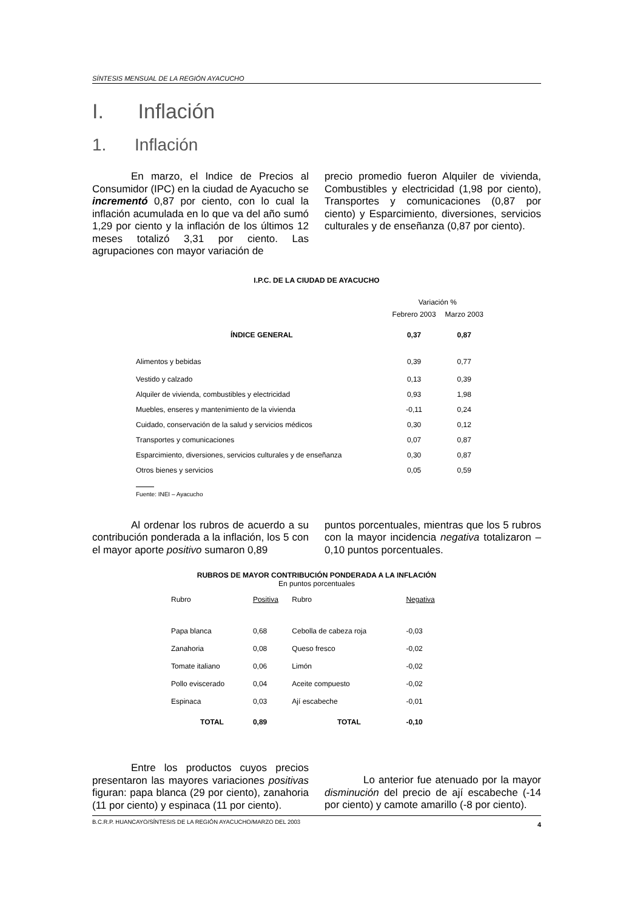SÍNTESIS MENSUAL DE LA REGIÓN AYACUCHO
I. Inflación
1. Inflación
En marzo, el Indice de Precios al Consumidor (IPC) en la ciudad de Ayacucho se incrementó 0,87 por ciento, con lo cual la inflación acumulada en lo que va del año sumó 1,29 por ciento y la inflación de los últimos 12 meses totalizó 3,31 por ciento. Las agrupaciones con mayor variación de
precio promedio fueron Alquiler de vivienda, Combustibles y electricidad (1,98 por ciento), Transportes y comunicaciones (0,87 por ciento) y Esparcimiento, diversiones, servicios culturales y de enseñanza (0,87 por ciento).
I.P.C. DE LA CIUDAD DE AYACUCHO
| | Variación % | |
| --- | --- | --- |
| | Febrero 2003 | Marzo 2003 |
| ÍNDICE GENERAL | 0,37 | 0,87 |
| Alimentos y bebidas | 0,39 | 0,77 |
| Vestido y calzado | 0,13 | 0,39 |
| Alquiler de vivienda, combustibles y electricidad | 0,93 | 1,98 |
| Muebles, enseres y mantenimiento de la vivienda | -0,11 | 0,24 |
| Cuidado, conservación de la salud y servicios médicos | 0,30 | 0,12 |
| Transportes y comunicaciones | 0,07 | 0,87 |
| Esparcimiento, diversiones, servicios culturales y de enseñanza | 0,30 | 0,87 |
| Otros bienes y servicios | 0,05 | 0,59 |
Fuente: INEI – Ayacucho
Al ordenar los rubros de acuerdo a su contribución ponderada a la inflación, los 5 con el mayor aporte positivo sumaron 0,89
puntos porcentuales, mientras que los 5 rubros con la mayor incidencia negativa totalizaron –0,10 puntos porcentuales.
RUBROS DE MAYOR CONTRIBUCIÓN PONDERADA A LA INFLACIÓN
En puntos porcentuales
| Rubro | Positiva | Rubro | Negativa |
| --- | --- | --- | --- |
| Papa blanca | 0,68 | Cebolla de cabeza roja | -0,03 |
| Zanahoria | 0,08 | Queso fresco | -0,02 |
| Tomate italiano | 0,06 | Limón | -0,02 |
| Pollo eviscerado | 0,04 | Aceite compuesto | -0,02 |
| Espinaca | 0,03 | Ají escabeche | -0,01 |
| TOTAL | 0,89 | TOTAL | -0,10 |
Entre los productos cuyos precios presentaron las mayores variaciones positivas figuran: papa blanca (29 por ciento), zanahoria (11 por ciento) y espinaca (11 por ciento).
Lo anterior fue atenuado por la mayor disminución del precio de ají escabeche (-14 por ciento) y camote amarillo (-8 por ciento).
B.C.R.P. HUANCAYO/SÍNTESIS DE LA REGIÓN AYACUCHO/MARZO DEL 2003 4